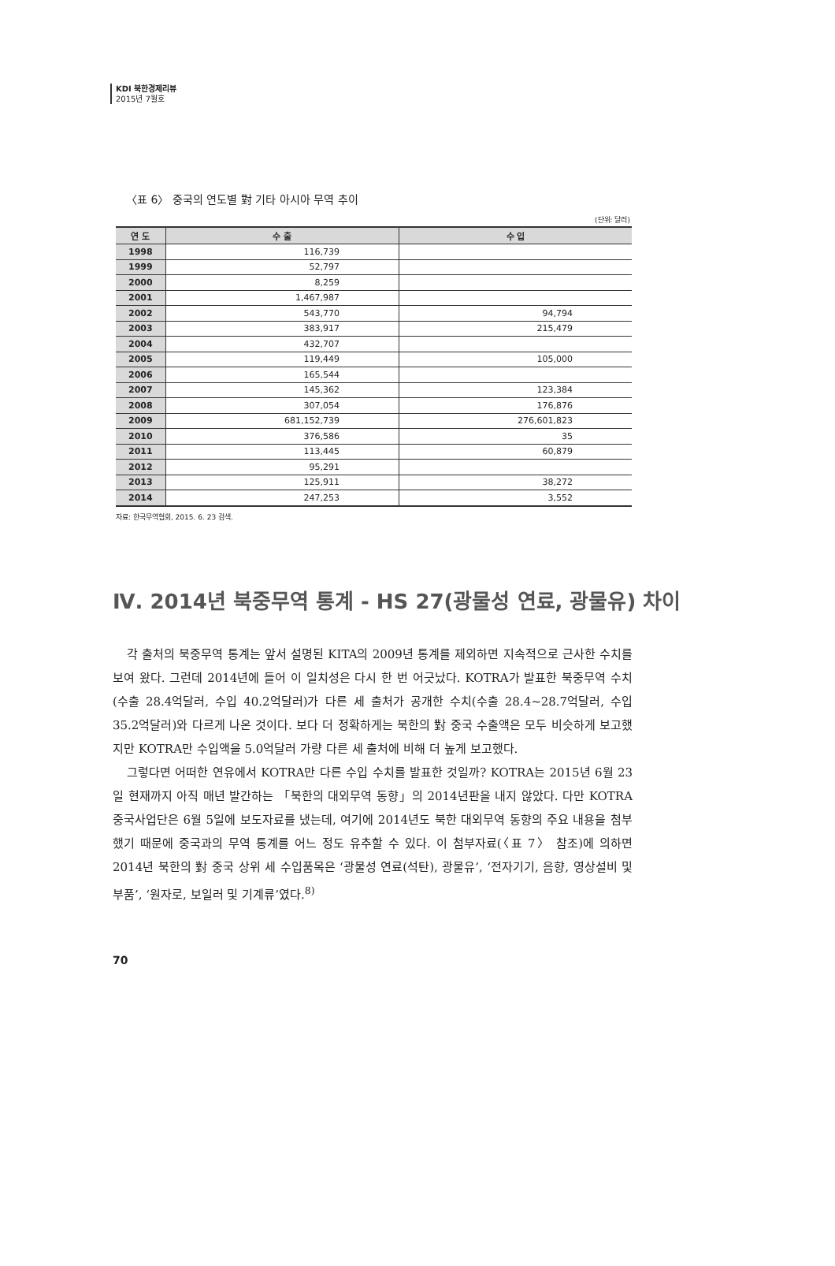KDI 북한경제리뷰
2015년 7월호
〈표 6〉 중국의 연도별 對 기타 아시아 무역 추이
(단위: 달러)
| 연 도 | 수 출 | 수 입 |
| --- | --- | --- |
| 1998 | 116,739 | |
| 1999 | 52,797 | |
| 2000 | 8,259 | |
| 2001 | 1,467,987 | |
| 2002 | 543,770 | 94,794 |
| 2003 | 383,917 | 215,479 |
| 2004 | 432,707 | |
| 2005 | 119,449 | 105,000 |
| 2006 | 165,544 | |
| 2007 | 145,362 | 123,384 |
| 2008 | 307,054 | 176,876 |
| 2009 | 681,152,739 | 276,601,823 |
| 2010 | 376,586 | 35 |
| 2011 | 113,445 | 60,879 |
| 2012 | 95,291 | |
| 2013 | 125,911 | 38,272 |
| 2014 | 247,253 | 3,552 |
자료: 한국무역협회, 2015. 6. 23 검색.
Ⅳ. 2014년 북중무역 통계 - HS 27(광물성 연료, 광물유) 차이
각 출처의 북중무역 통계는 앞서 설명된 KITA의 2009년 통계를 제외하면 지속적으로 근사한 수치를 보여 왔다. 그런데 2014년에 들어 이 일치성은 다시 한 번 어긋났다. KOTRA가 발표한 북중무역 수치(수출 28.4억달러, 수입 40.2억달러)가 다른 세 출처가 공개한 수치(수출 28.4~28.7억달러, 수입 35.2억달러)와 다르게 나온 것이다. 보다 더 정확하게는 북한의 對 중국 수출액은 모두 비슷하게 보고했지만 KOTRA만 수입액을 5.0억달러 가량 다른 세 출처에 비해 더 높게 보고했다.
그렇다면 어떠한 연유에서 KOTRA만 다른 수입 수치를 발표한 것일까? KOTRA는 2015년 6월 23일 현재까지 아직 매년 발간하는 「북한의 대외무역 동향」의 2014년판을 내지 않았다. 다만 KOTRA 중국사업단은 6월 5일에 보도자료를 냈는데, 여기에 2014년도 북한 대외무역 동향의 주요 내용을 첨부했기 때문에 중국과의 무역 통계를 어느 정도 유추할 수 있다. 이 첨부자료(〈표 7〉 참조)에 의하면 2014년 북한의 對 중국 상위 세 수입품목은 ‘광물성 연료(석탄), 광물유’, ‘전자기기, 음향, 영상설비 및 부품’, ‘원자로, 보일러 및 기계류’였다.<sup>8)</sup>
70